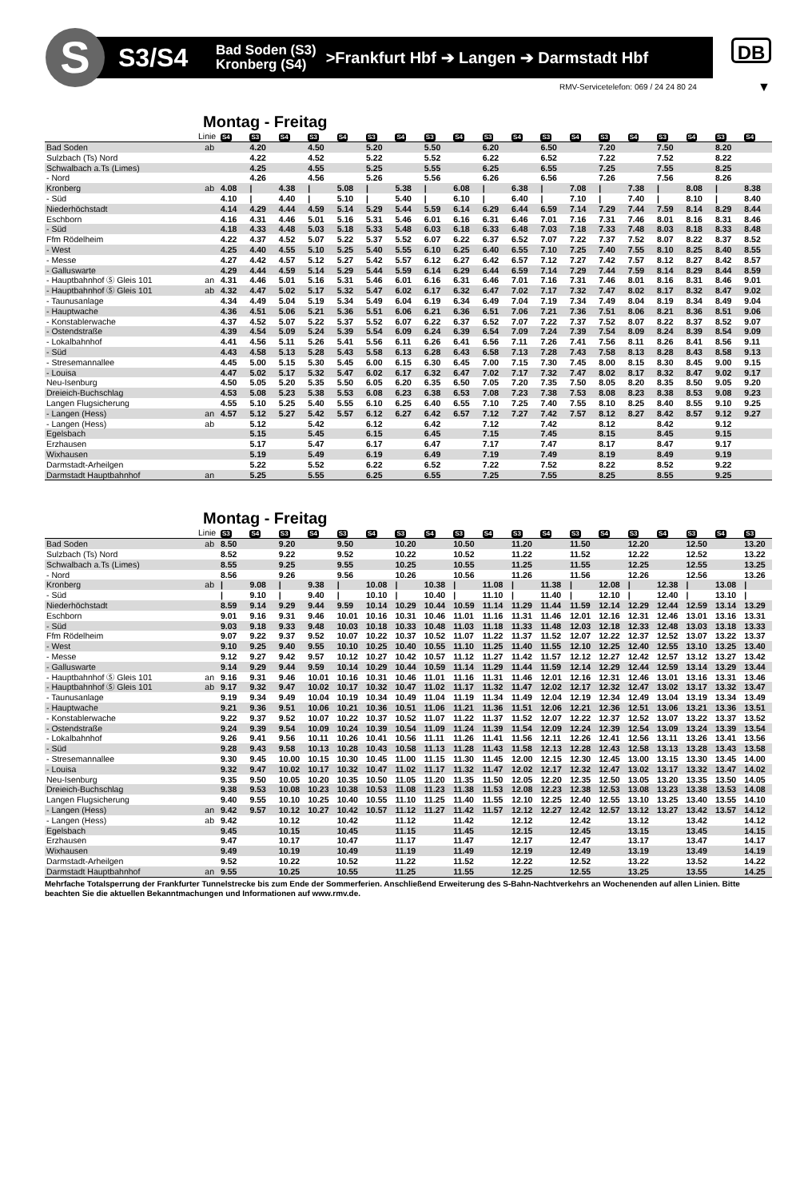S3/S4 Bad Soden (S3)
Kronberg (S4) >Frankfurt Hbf ➔ Langen ➔ Darmstadt Hbf
S DB
RMV-Servicetelefon: 069 / 24 24 80 24
▼
Montag - Freitag
| | Linie | S4 | S3 | S4 | S3 | S4 | S3 | S4 | S3 | S4 | S3 | S4 | S3 | S4 | S3 | S4 | S3 | S4 | S3 | S4 |
| --- | --- | --- | --- | --- | --- | --- | --- | --- | --- | --- | --- | --- | --- | --- | --- | --- | --- | --- | --- | --- |
| Bad Soden | ab | | 4.20 | | 4.50 | | 5.20 | | 5.50 | | 6.20 | | 6.50 | | 7.20 | | 7.50 | | 8.20 | |
| Sulzbach (Ts) Nord | | | 4.22 | | 4.52 | | 5.22 | | 5.52 | | 6.22 | | 6.52 | | 7.22 | | 7.52 | | 8.22 | |
| Schwalbach a.Ts (Limes) | | | 4.25 | | 4.55 | | 5.25 | | 5.55 | | 6.25 | | 6.55 | | 7.25 | | 7.55 | | 8.25 | |
| - Nord | | | 4.26 | | 4.56 | | 5.26 | | 5.56 | | 6.26 | | 6.56 | | 7.26 | | 7.56 | | 8.26 | |
| Kronberg | ab | 4.08 | / | 4.38 | / | 5.08 | / | 5.38 | / | 6.08 | / | 6.38 | / | 7.08 | / | 7.38 | / | 8.08 | / | 8.38 |
| - Süd | | 4.10 | / | 4.40 | / | 5.10 | / | 5.40 | / | 6.10 | / | 6.40 | / | 7.10 | / | 7.40 | / | 8.10 | / | 8.40 |
| Niederhöchstadt | | 4.14 | 4.29 | 4.44 | 4.59 | 5.14 | 5.29 | 5.44 | 5.59 | 6.14 | 6.29 | 6.44 | 6.59 | 7.14 | 7.29 | 7.44 | 7.59 | 8.14 | 8.29 | 8.44 |
| Eschborn | | 4.16 | 4.31 | 4.46 | 5.01 | 5.16 | 5.31 | 5.46 | 6.01 | 6.16 | 6.31 | 6.46 | 7.01 | 7.16 | 7.31 | 7.46 | 8.01 | 8.16 | 8.31 | 8.46 |
| - Süd | | 4.18 | 4.33 | 4.48 | 5.03 | 5.18 | 5.33 | 5.48 | 6.03 | 6.18 | 6.33 | 6.48 | 7.03 | 7.18 | 7.33 | 7.48 | 8.03 | 8.18 | 8.33 | 8.48 |
| Ffm Rödelheim | | 4.22 | 4.37 | 4.52 | 5.07 | 5.22 | 5.37 | 5.52 | 6.07 | 6.22 | 6.37 | 6.52 | 7.07 | 7.22 | 7.37 | 7.52 | 8.07 | 8.22 | 8.37 | 8.52 |
| - West | | 4.25 | 4.40 | 4.55 | 5.10 | 5.25 | 5.40 | 5.55 | 6.10 | 6.25 | 6.40 | 6.55 | 7.10 | 7.25 | 7.40 | 7.55 | 8.10 | 8.25 | 8.40 | 8.55 |
| - Messe | | 4.27 | 4.42 | 4.57 | 5.12 | 5.27 | 5.42 | 5.57 | 6.12 | 6.27 | 6.42 | 6.57 | 7.12 | 7.27 | 7.42 | 7.57 | 8.12 | 8.27 | 8.42 | 8.57 |
| - Galluswarte | | 4.29 | 4.44 | 4.59 | 5.14 | 5.29 | 5.44 | 5.59 | 6.14 | 6.29 | 6.44 | 6.59 | 7.14 | 7.29 | 7.44 | 7.59 | 8.14 | 8.29 | 8.44 | 8.59 |
| - Hauptbahnhof Ⓢ Gleis 101 | an | 4.31 | 4.46 | 5.01 | 5.16 | 5.31 | 5.46 | 6.01 | 6.16 | 6.31 | 6.46 | 7.01 | 7.16 | 7.31 | 7.46 | 8.01 | 8.16 | 8.31 | 8.46 | 9.01 |
| - Hauptbahnhof Ⓢ Gleis 101 | ab | 4.32 | 4.47 | 5.02 | 5.17 | 5.32 | 5.47 | 6.02 | 6.17 | 6.32 | 6.47 | 7.02 | 7.17 | 7.32 | 7.47 | 8.02 | 8.17 | 8.32 | 8.47 | 9.02 |
| - Taunusanlage | | 4.34 | 4.49 | 5.04 | 5.19 | 5.34 | 5.49 | 6.04 | 6.19 | 6.34 | 6.49 | 7.04 | 7.19 | 7.34 | 7.49 | 8.04 | 8.19 | 8.34 | 8.49 | 9.04 |
| - Hauptwache | | 4.36 | 4.51 | 5.06 | 5.21 | 5.36 | 5.51 | 6.06 | 6.21 | 6.36 | 6.51 | 7.06 | 7.21 | 7.36 | 7.51 | 8.06 | 8.21 | 8.36 | 8.51 | 9.06 |
| - Konstablerwache | | 4.37 | 4.52 | 5.07 | 5.22 | 5.37 | 5.52 | 6.07 | 6.22 | 6.37 | 6.52 | 7.07 | 7.22 | 7.37 | 7.52 | 8.07 | 8.22 | 8.37 | 8.52 | 9.07 |
| - Ostendstraße | | 4.39 | 4.54 | 5.09 | 5.24 | 5.39 | 5.54 | 6.09 | 6.24 | 6.39 | 6.54 | 7.09 | 7.24 | 7.39 | 7.54 | 8.09 | 8.24 | 8.39 | 8.54 | 9.09 |
| - Lokalbahnhof | | 4.41 | 4.56 | 5.11 | 5.26 | 5.41 | 5.56 | 6.11 | 6.26 | 6.41 | 6.56 | 7.11 | 7.26 | 7.41 | 7.56 | 8.11 | 8.26 | 8.41 | 8.56 | 9.11 |
| - Süd | | 4.43 | 4.58 | 5.13 | 5.28 | 5.43 | 5.58 | 6.13 | 6.28 | 6.43 | 6.58 | 7.13 | 7.28 | 7.43 | 7.58 | 8.13 | 8.28 | 8.43 | 8.58 | 9.13 |
| - Stresemannallee | | 4.45 | 5.00 | 5.15 | 5.30 | 5.45 | 6.00 | 6.15 | 6.30 | 6.45 | 7.00 | 7.15 | 7.30 | 7.45 | 8.00 | 8.15 | 8.30 | 8.45 | 9.00 | 9.15 |
| - Louisa | | 4.47 | 5.02 | 5.17 | 5.32 | 5.47 | 6.02 | 6.17 | 6.32 | 6.47 | 7.02 | 7.17 | 7.32 | 7.47 | 8.02 | 8.17 | 8.32 | 8.47 | 9.02 | 9.17 |
| Neu-Isenburg | | 4.50 | 5.05 | 5.20 | 5.35 | 5.50 | 6.05 | 6.20 | 6.35 | 6.50 | 7.05 | 7.20 | 7.35 | 7.50 | 8.05 | 8.20 | 8.35 | 8.50 | 9.05 | 9.20 |
| Dreieich-Buchschlag | | 4.53 | 5.08 | 5.23 | 5.38 | 5.53 | 6.08 | 6.23 | 6.38 | 6.53 | 7.08 | 7.23 | 7.38 | 7.53 | 8.08 | 8.23 | 8.38 | 8.53 | 9.08 | 9.23 |
| Langen Flugsicherung | | 4.55 | 5.10 | 5.25 | 5.40 | 5.55 | 6.10 | 6.25 | 6.40 | 6.55 | 7.10 | 7.25 | 7.40 | 7.55 | 8.10 | 8.25 | 8.40 | 8.55 | 9.10 | 9.25 |
| - Langen (Hess) | an | 4.57 | 5.12 | 5.27 | 5.42 | 5.57 | 6.12 | 6.27 | 6.42 | 6.57 | 7.12 | 7.27 | 7.42 | 7.57 | 8.12 | 8.27 | 8.42 | 8.57 | 9.12 | 9.27 |
| - Langen (Hess) | ab | | 5.12 | | 5.42 | | 6.12 | | 6.42 | | 7.12 | | 7.42 | | 8.12 | | 8.42 | | 9.12 | |
| Egelsbach | | | 5.15 | | 5.45 | | 6.15 | | 6.45 | | 7.15 | | 7.45 | | 8.15 | | 8.45 | | 9.15 | |
| Erzhausen | | | 5.17 | | 5.47 | | 6.17 | | 6.47 | | 7.17 | | 7.47 | | 8.17 | | 8.47 | | 9.17 | |
| Wixhausen | | | 5.19 | | 5.49 | | 6.19 | | 6.49 | | 7.19 | | 7.49 | | 8.19 | | 8.49 | | 9.19 | |
| Darmstadt-Arheilgen | | | 5.22 | | 5.52 | | 6.22 | | 6.52 | | 7.22 | | 7.52 | | 8.22 | | 8.52 | | 9.22 | |
| Darmstadt Hauptbahnhof | an | | 5.25 | | 5.55 | | 6.25 | | 6.55 | | 7.25 | | 7.55 | | 8.25 | | 8.55 | | 9.25 | |
Montag - Freitag
| | Linie | S3 | S4 | S3 | S4 | S3 | S4 | S3 | S4 | S3 | S4 | S3 | S4 | S3 | S4 | S3 | S4 | S3 | S4 | S3 |
| --- | --- | --- | --- | --- | --- | --- | --- | --- | --- | --- | --- | --- | --- | --- | --- | --- | --- | --- | --- | --- |
| Bad Soden | ab | 8.50 | | 9.20 | | 9.50 | | 10.20 | | 10.50 | | 11.20 | | 11.50 | | 12.20 | | 12.50 | | 13.20 |
| Sulzbach (Ts) Nord | | 8.52 | | 9.22 | | 9.52 | | 10.22 | | 10.52 | | 11.22 | | 11.52 | | 12.22 | | 12.52 | | 13.22 |
| Schwalbach a.Ts (Limes) | | 8.55 | | 9.25 | | 9.55 | | 10.25 | | 10.55 | | 11.25 | | 11.55 | | 12.25 | | 12.55 | | 13.25 |
| - Nord | | 8.56 | | 9.26 | | 9.56 | | 10.26 | | 10.56 | | 11.26 | | 11.56 | | 12.26 | | 12.56 | | 13.26 |
| Kronberg | ab | / | 9.08 | / | 9.38 | / | 10.08 | / | 10.38 | / | 11.08 | / | 11.38 | / | 12.08 | / | 12.38 | / | 13.08 | / |
| - Süd | | / | 9.10 | / | 9.40 | / | 10.10 | / | 10.40 | / | 11.10 | / | 11.40 | / | 12.10 | / | 12.40 | / | 13.10 | / |
| Niederhöchstadt | | 8.59 | 9.14 | 9.29 | 9.44 | 9.59 | 10.14 | 10.29 | 10.44 | 10.59 | 11.14 | 11.29 | 11.44 | 11.59 | 12.14 | 12.29 | 12.44 | 12.59 | 13.14 | 13.29 |
| Eschborn | | 9.01 | 9.16 | 9.31 | 9.46 | 10.01 | 10.16 | 10.31 | 10.46 | 11.01 | 11.16 | 11.31 | 11.46 | 12.01 | 12.16 | 12.31 | 12.46 | 13.01 | 13.16 | 13.31 |
| - Süd | | 9.03 | 9.18 | 9.33 | 9.48 | 10.03 | 10.18 | 10.33 | 10.48 | 11.03 | 11.18 | 11.33 | 11.48 | 12.03 | 12.18 | 12.33 | 12.48 | 13.03 | 13.18 | 13.33 |
| Ffm Rödelheim | | 9.07 | 9.22 | 9.37 | 9.52 | 10.07 | 10.22 | 10.37 | 10.52 | 11.07 | 11.22 | 11.37 | 11.52 | 12.07 | 12.22 | 12.37 | 12.52 | 13.07 | 13.22 | 13.37 |
| - West | | 9.10 | 9.25 | 9.40 | 9.55 | 10.10 | 10.25 | 10.40 | 10.55 | 11.10 | 11.25 | 11.40 | 11.55 | 12.10 | 12.25 | 12.40 | 12.55 | 13.10 | 13.25 | 13.40 |
| - Messe | | 9.12 | 9.27 | 9.42 | 9.57 | 10.12 | 10.27 | 10.42 | 10.57 | 11.12 | 11.27 | 11.42 | 11.57 | 12.12 | 12.27 | 12.42 | 12.57 | 13.12 | 13.27 | 13.42 |
| - Galluswarte | | 9.14 | 9.29 | 9.44 | 9.59 | 10.14 | 10.29 | 10.44 | 10.59 | 11.14 | 11.29 | 11.44 | 11.59 | 12.14 | 12.29 | 12.44 | 12.59 | 13.14 | 13.29 | 13.44 |
| - Hauptbahnhof Ⓢ Gleis 101 | an | 9.16 | 9.31 | 9.46 | 10.01 | 10.16 | 10.31 | 10.46 | 11.01 | 11.16 | 11.31 | 11.46 | 12.01 | 12.16 | 12.31 | 12.46 | 13.01 | 13.16 | 13.31 | 13.46 |
| - Hauptbahnhof Ⓢ Gleis 101 | ab | 9.17 | 9.32 | 9.47 | 10.02 | 10.17 | 10.32 | 10.47 | 11.02 | 11.17 | 11.32 | 11.47 | 12.02 | 12.17 | 12.32 | 12.47 | 13.02 | 13.17 | 13.32 | 13.47 |
| - Taunusanlage | | 9.19 | 9.34 | 9.49 | 10.04 | 10.19 | 10.34 | 10.49 | 11.04 | 11.19 | 11.34 | 11.49 | 12.04 | 12.19 | 12.34 | 12.49 | 13.04 | 13.19 | 13.34 | 13.49 |
| - Hauptwache | | 9.21 | 9.36 | 9.51 | 10.06 | 10.21 | 10.36 | 10.51 | 11.06 | 11.21 | 11.36 | 11.51 | 12.06 | 12.21 | 12.36 | 12.51 | 13.06 | 13.21 | 13.36 | 13.51 |
| - Konstablerwache | | 9.22 | 9.37 | 9.52 | 10.07 | 10.22 | 10.37 | 10.52 | 11.07 | 11.22 | 11.37 | 11.52 | 12.07 | 12.22 | 12.37 | 12.52 | 13.07 | 13.22 | 13.37 | 13.52 |
| - Ostendstraße | | 9.24 | 9.39 | 9.54 | 10.09 | 10.24 | 10.39 | 10.54 | 11.09 | 11.24 | 11.39 | 11.54 | 12.09 | 12.24 | 12.39 | 12.54 | 13.09 | 13.24 | 13.39 | 13.54 |
| - Lokalbahnhof | | 9.26 | 9.41 | 9.56 | 10.11 | 10.26 | 10.41 | 10.56 | 11.11 | 11.26 | 11.41 | 11.56 | 12.11 | 12.26 | 12.41 | 12.56 | 13.11 | 13.26 | 13.41 | 13.56 |
| - Süd | | 9.28 | 9.43 | 9.58 | 10.13 | 10.28 | 10.43 | 10.58 | 11.13 | 11.28 | 11.43 | 11.58 | 12.13 | 12.28 | 12.43 | 12.58 | 13.13 | 13.28 | 13.43 | 13.58 |
| - Stresemannallee | | 9.30 | 9.45 | 10.00 | 10.15 | 10.30 | 10.45 | 11.00 | 11.15 | 11.30 | 11.45 | 12.00 | 12.15 | 12.30 | 12.45 | 13.00 | 13.15 | 13.30 | 13.45 | 14.00 |
| - Louisa | | 9.32 | 9.47 | 10.02 | 10.17 | 10.32 | 10.47 | 11.02 | 11.17 | 11.32 | 11.47 | 12.02 | 12.17 | 12.32 | 12.47 | 13.02 | 13.17 | 13.32 | 13.47 | 14.02 |
| Neu-Isenburg | | 9.35 | 9.50 | 10.05 | 10.20 | 10.35 | 10.50 | 11.05 | 11.20 | 11.35 | 11.50 | 12.05 | 12.20 | 12.35 | 12.50 | 13.05 | 13.20 | 13.35 | 13.50 | 14.05 |
| Dreieich-Buchschlag | | 9.38 | 9.53 | 10.08 | 10.23 | 10.38 | 10.53 | 11.08 | 11.23 | 11.38 | 11.53 | 12.08 | 12.23 | 12.38 | 12.53 | 13.08 | 13.23 | 13.38 | 13.53 | 14.08 |
| Langen Flugsicherung | | 9.40 | 9.55 | 10.10 | 10.25 | 10.40 | 10.55 | 11.10 | 11.25 | 11.40 | 11.55 | 12.10 | 12.25 | 12.40 | 12.55 | 13.10 | 13.25 | 13.40 | 13.55 | 14.10 |
| - Langen (Hess) | an | 9.42 | 9.57 | 10.12 | 10.27 | 10.42 | 10.57 | 11.12 | 11.27 | 11.42 | 11.57 | 12.12 | 12.27 | 12.42 | 12.57 | 13.12 | 13.27 | 13.42 | 13.57 | 14.12 |
| - Langen (Hess) | ab | 9.42 | | 10.12 | | 10.42 | | 11.12 | | 11.42 | | 12.12 | | 12.42 | | 13.12 | | 13.42 | | 14.12 |
| Egelsbach | | 9.45 | | 10.15 | | 10.45 | | 11.15 | | 11.45 | | 12.15 | | 12.45 | | 13.15 | | 13.45 | | 14.15 |
| Erzhausen | | 9.47 | | 10.17 | | 10.47 | | 11.17 | | 11.47 | | 12.17 | | 12.47 | | 13.17 | | 13.47 | | 14.17 |
| Wixhausen | | 9.49 | | 10.19 | | 10.49 | | 11.19 | | 11.49 | | 12.19 | | 12.49 | | 13.19 | | 13.49 | | 14.19 |
| Darmstadt-Arheilgen | | 9.52 | | 10.22 | | 10.52 | | 11.22 | | 11.52 | | 12.22 | | 12.52 | | 13.22 | | 13.52 | | 14.22 |
| Darmstadt Hauptbahnhof | an | 9.55 | | 10.25 | | 10.55 | | 11.25 | | 11.55 | | 12.25 | | 12.55 | | 13.25 | | 13.55 | | 14.25 |
Mehrfache Totalsperrung der Frankfurter Tunnelstrecke bis zum Ende der Sommerferien. Anschließend Erweiterung des S-Bahn-Nachtverkehrs an Wochenenden auf allen Linien. Bitte beachten Sie die aktuellen Bekanntmachungen und Informationen auf www.rmv.de.